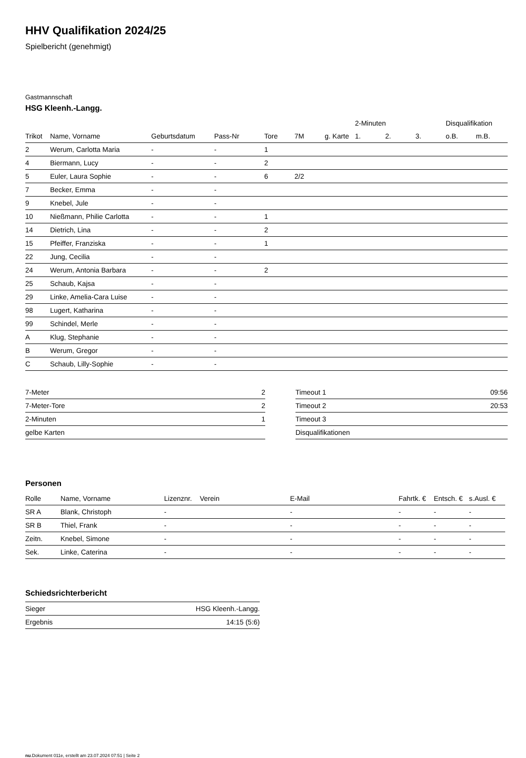HHV Qualifikation 2024/25
Spielbericht (genehmigt)
Gastmannschaft
HSG Kleenh.-Langg.
| | | | | | | | 2-Minuten | | | Disqualifikation | |
| --- | --- | --- | --- | --- | --- | --- | --- | --- | --- | --- | --- |
| Trikot | Name, Vorname | Geburtsdatum | Pass-Nr | Tore | 7M | g. Karte | 1. | 2. | 3. | o.B. | m.B. |
| 2 | Werum, Carlotta Maria | - | - | 1 | | | | | | | |
| 4 | Biermann, Lucy | - | - | 2 | | | | | | | |
| 5 | Euler, Laura Sophie | - | - | 6 | 2/2 | | | | | | |
| 7 | Becker, Emma | - | - | | | | | | | | |
| 9 | Knebel, Jule | - | - | | | | | | | | |
| 10 | Nießmann, Philie Carlotta | - | - | 1 | | | | | | | |
| 14 | Dietrich, Lina | - | - | 2 | | | | | | | |
| 15 | Pfeiffer, Franziska | - | - | 1 | | | | | | | |
| 22 | Jung, Cecilia | - | - | | | | | | | | |
| 24 | Werum, Antonia Barbara | - | - | 2 | | | | | | | |
| 25 | Schaub, Kajsa | - | - | | | | | | | | |
| 29 | Linke, Amelia-Cara Luise | - | - | | | | | | | | |
| 98 | Lugert, Katharina | - | - | | | | | | | | |
| 99 | Schindel, Merle | - | - | | | | | | | | |
| A | Klug, Stephanie | - | - | | | | | | | | |
| B | Werum, Gregor | - | - | | | | | | | | |
| C | Schaub, Lilly-Sophie | - | - | | | | | | | | |
| 7-Meter | 2 |
| 7-Meter-Tore | 2 |
| 2-Minuten | 1 |
| gelbe Karten | |
| Timeout 1 | 09:56 |
| Timeout 2 | 20:53 |
| Timeout 3 | |
| Disqualifikationen | |
Personen
| Rolle | Name, Vorname | Lizenznr. | Verein | E-Mail | Fahrtk. € | Entsch. € | s.Ausl. € |
| --- | --- | --- | --- | --- | --- | --- | --- |
| SR A | Blank, Christoph | - | | - | - | - | - |
| SR B | Thiel, Frank | - | | - | - | - | - |
| Zeitn. | Knebel, Simone | - | | - | - | - | - |
| Sek. | Linke, Caterina | - | | - | - | - | - |
Schiedsrichterbericht
| Sieger | HSG Kleenh.-Langg. |
| Ergebnis | 14:15 (5:6) |
nu.Dokument 011e, erstellt am 23.07.2024 07:51 | Seite 2